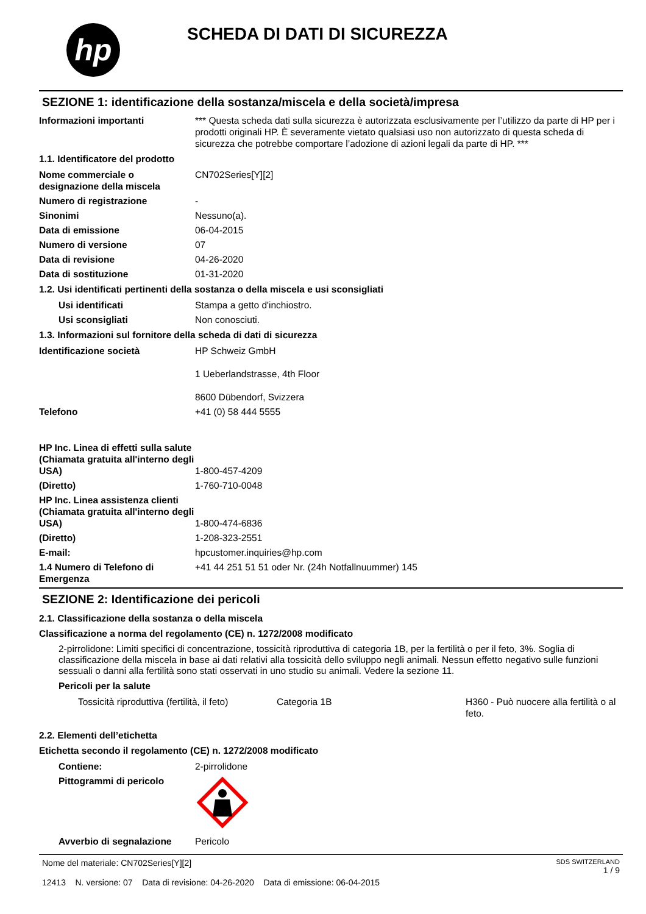hp
SCHEDA DI DATI DI SICUREZZA
SEZIONE 1: identificazione della sostanza/miscela e della società/impresa
Informazioni importanti *** Questa scheda dati sulla sicurezza è autorizzata esclusivamente per l’utilizzo da parte di HP per i prodotti originali HP. È severamente vietato qualsiasi uso non autorizzato di questa scheda di sicurezza che potrebbe comportare l’adozione di azioni legali da parte di HP. ***
1.1. Identificatore del prodotto
Nome commerciale o designazione della miscela
CN702Series[Y][2]
Numero di registrazione -
Sinonimi Nessuno(a).
Data di emissione 06-04-2015
Numero di versione 07
Data di revisione 04-26-2020
Data di sostituzione 01-31-2020
1.2. Usi identificati pertinenti della sostanza o della miscela e usi sconsigliati
Usi identificati Stampa a getto d'inchiostro.
Usi sconsigliati Non conosciuti.
1.3. Informazioni sul fornitore della scheda di dati di sicurezza
Identificazione società HP Schweiz GmbH
1 Ueberlandstrasse, 4th Floor
8600 Dübendorf, Svizzera
Telefono +41 (0) 58 444 5555
HP Inc. Linea di effetti sulla salute
(Chiamata gratuita all'interno degli USA)
1-800-457-4209
(Diretto) 1-760-710-0048
HP Inc. Linea assistenza clienti
(Chiamata gratuita all'interno degli USA)
1-800-474-6836
(Diretto) 1-208-323-2551
E-mail: hpcustomer.inquiries@hp.com
1.4 Numero di Telefono di Emergenza
+41 44 251 51 51 oder Nr. (24h Notfallnuummer) 145
SEZIONE 2: Identificazione dei pericoli
2.1. Classificazione della sostanza o della miscela
Classificazione a norma del regolamento (CE) n. 1272/2008 modificato
2-pirrolidone: Limiti specifici di concentrazione, tossicità riproduttiva di categoria 1B, per la fertilità o per il feto, 3%. Soglia di classificazione della miscela in base ai dati relativi alla tossicità dello sviluppo negli animali. Nessun effetto negativo sulle funzioni sessuali o danni alla fertilità sono stati osservati in uno studio su animali. Vedere la sezione 11.
Pericoli per la salute
Tossicità riproduttiva (fertilità, il feto)
Categoria 1B H360 - Può nuocere alla fertilità o al feto.
2.2. Elementi dell’etichetta
Etichetta secondo il regolamento (CE) n. 1272/2008 modificato
Contiene: 2-pirrolidone
Pittogrammi di pericolo
Avverbio di segnalazione Pericolo
Nome del materiale: CN702Series[Y][2]
12413 N. versione: 07 Data di revisione: 04-26-2020 Data di emissione: 06-04-2015
SDS SWITZERLAND
1 / 9